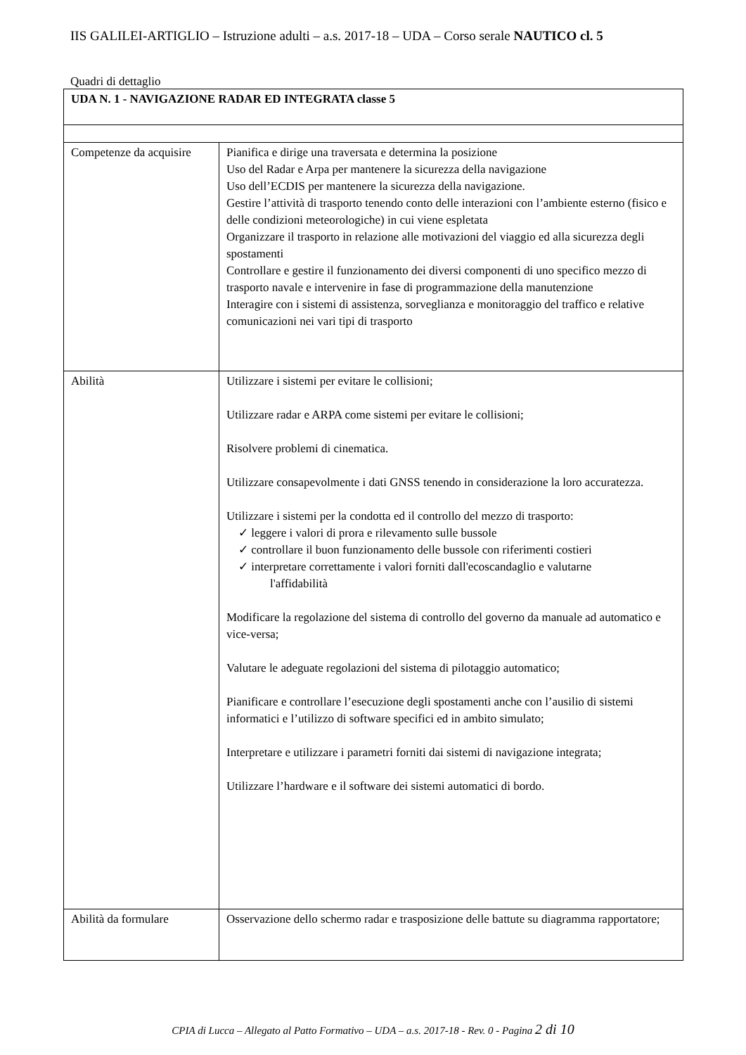IIS GALILEI-ARTIGLIO – Istruzione adulti – a.s. 2017-18 – UDA – Corso serale NAUTICO cl. 5
Quadri di dettaglio
| UDA N. 1 - NAVIGAZIONE RADAR ED INTEGRATA classe 5 | |
| Competenze da acquisire | Pianifica e dirige una traversata e determina la posizione Uso del Radar e Arpa per mantenere la sicurezza della navigazione Uso dell’ECDIS per mantenere la sicurezza della navigazione. Gestire l’attività di trasporto tenendo conto delle interazioni con l’ambiente esterno (fisico e delle condizioni meteorologiche) in cui viene espletata Organizzare il trasporto in relazione alle motivazioni del viaggio ed alla sicurezza degli spostamenti Controllare e gestire il funzionamento dei diversi componenti di uno specifico mezzo di trasporto navale e intervenire in fase di programmazione della manutenzione Interagire con i sistemi di assistenza, sorveglianza e monitoraggio del traffico e relative comunicazioni nei vari tipi di trasporto |
| Abilità | Utilizzare i sistemi per evitare le collisioni; Utilizzare radar e ARPA come sistemi per evitare le collisioni; Risolvere problemi di cinematica. Utilizzare consapevolmente i dati GNSS tenendo in considerazione la loro accuratezza. Utilizzare i sistemi per la condotta ed il controllo del mezzo di trasporto: ✓ leggere i valori di prora e rilevamento sulle bussole ✓ controllare il buon funzionamento delle bussole con riferimenti costieri ✓ interpretare correttamente i valori forniti dall'ecoscandaglio e valutarne l'affidabilità Modificare la regolazione del sistema di controllo del governo da manuale ad automatico e vice-versa; Valutare le adeguate regolazioni del sistema di pilotaggio automatico; Pianificare e controllare l’esecuzione degli spostamenti anche con l’ausilio di sistemi informatici e l’utilizzo di software specifici ed in ambito simulato; Interpretare e utilizzare i parametri forniti dai sistemi di navigazione integrata; Utilizzare l’hardware e il software dei sistemi automatici di bordo. |
| Abilità da formulare | Osservazione dello schermo radar e trasposizione delle battute su diagramma rapportatore; |
CPIA di Lucca – Allegato al Patto Formativo – UDA – a.s. 2017-18 - Rev. 0 - Pagina 2 di 10